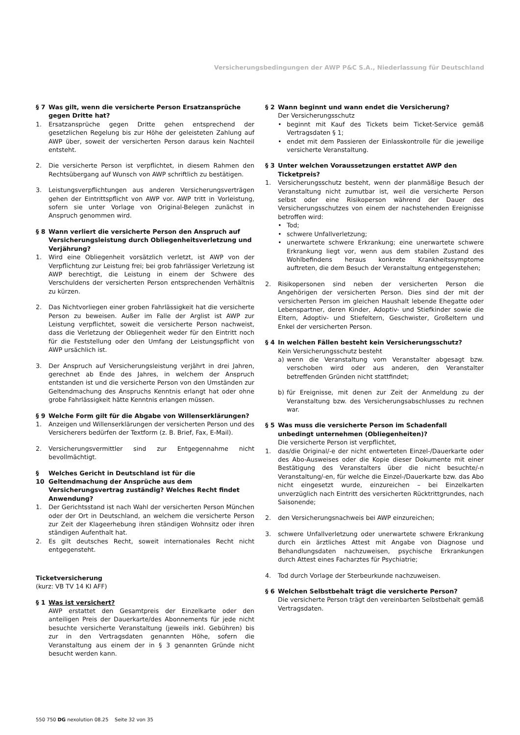Versicherungsbedingungen der AWP P&C S.A., Niederlassung für Deutschland
§ 7 Was gilt, wenn die versicherte Person Ersatzansprüche gegen Dritte hat?
1. Ersatzansprüche gegen Dritte gehen entsprechend der gesetzlichen Regelung bis zur Höhe der geleisteten Zahlung auf AWP über, soweit der versicherten Person daraus kein Nachteil entsteht.
2. Die versicherte Person ist verpflichtet, in diesem Rahmen den Rechtsübergang auf Wunsch von AWP schriftlich zu bestätigen.
3. Leistungsverpflichtungen aus anderen Versicherungsverträgen gehen der Eintrittspflicht von AWP vor. AWP tritt in Vorleistung, sofern sie unter Vorlage von Original-Belegen zunächst in Anspruch genommen wird.
§ 8 Wann verliert die versicherte Person den Anspruch auf Versicherungsleistung durch Obliegenheitsverletzung und Verjährung?
1. Wird eine Obliegenheit vorsätzlich verletzt, ist AWP von der Verpflichtung zur Leistung frei; bei grob fahrlässiger Verletzung ist AWP berechtigt, die Leistung in einem der Schwere des Verschuldens der versicherten Person entsprechenden Verhältnis zu kürzen.
2. Das Nichtvorliegen einer groben Fahrlässigkeit hat die versicherte Person zu beweisen. Außer im Falle der Arglist ist AWP zur Leistung verpflichtet, soweit die versicherte Person nachweist, dass die Verletzung der Obliegenheit weder für den Eintritt noch für die Feststellung oder den Umfang der Leistungspflicht von AWP ursächlich ist.
3. Der Anspruch auf Versicherungsleistung verjährt in drei Jahren, gerechnet ab Ende des Jahres, in welchem der Anspruch entstanden ist und die versicherte Person von den Umständen zur Geltendmachung des Anspruchs Kenntnis erlangt hat oder ohne grobe Fahrlässigkeit hätte Kenntnis erlangen müssen.
§ 9 Welche Form gilt für die Abgabe von Willenserklärungen?
1. Anzeigen und Willenserklärungen der versicherten Person und des Versicherers bedürfen der Textform (z. B. Brief, Fax, E-Mail).
2. Versicherungsvermittler sind zur Entgegennahme nicht bevollmächtigt.
§ 10 Welches Gericht in Deutschland ist für die Geltendmachung der Ansprüche aus dem Versicherungsvertrag zuständig? Welches Recht findet Anwendung?
1. Der Gerichtsstand ist nach Wahl der versicherten Person München oder der Ort in Deutschland, an welchem die versicherte Person zur Zeit der Klageerhebung ihren ständigen Wohnsitz oder ihren ständigen Aufenthalt hat.
2. Es gilt deutsches Recht, soweit internationales Recht nicht entgegensteht.
Ticketversicherung
(kurz: VB TV 14 KI AFF)
§ 1 Was ist versichert?
AWP erstattet den Gesamtpreis der Einzelkarte oder den anteiligen Preis der Dauerkarte/des Abonnements für jede nicht besuchte versicherte Veranstaltung (jeweils inkl. Gebühren) bis zur in den Vertragsdaten genannten Höhe, sofern die Veranstaltung aus einem der in § 3 genannten Gründe nicht besucht werden kann.
§ 2 Wann beginnt und wann endet die Versicherung?
Der Versicherungsschutz
• beginnt mit Kauf des Tickets beim Ticket-Service gemäß Vertragsdaten § 1;
• endet mit dem Passieren der Einlasskontrolle für die jeweilige versicherte Veranstaltung.
§ 3 Unter welchen Voraussetzungen erstattet AWP den Ticketpreis?
1. Versicherungsschutz besteht, wenn der planmäßige Besuch der Veranstaltung nicht zumutbar ist, weil die versicherte Person selbst oder eine Risikoperson während der Dauer des Versicherungsschutzes von einem der nachstehenden Ereignisse betroffen wird:
• Tod;
• schwere Unfallverletzung;
• unerwartete schwere Erkrankung; eine unerwartete schwere Erkrankung liegt vor, wenn aus dem stabilen Zustand des Wohlbefindens heraus konkrete Krankheitssymptome auftreten, die dem Besuch der Veranstaltung entgegenstehen;
2. Risikopersonen sind neben der versicherten Person die Angehörigen der versicherten Person. Dies sind der mit der versicherten Person im gleichen Haushalt lebende Ehegatte oder Lebenspartner, deren Kinder, Adoptiv- und Stiefkinder sowie die Eltern, Adoptiv- und Stiefeltern, Geschwister, Großeltern und Enkel der versicherten Person.
§ 4 In welchen Fällen besteht kein Versicherungsschutz?
Kein Versicherungsschutz besteht
a) wenn die Veranstaltung vom Veranstalter abgesagt bzw. verschoben wird oder aus anderen, den Veranstalter betreffenden Gründen nicht stattfindet;
b) für Ereignisse, mit denen zur Zeit der Anmeldung zu der Veranstaltung bzw. des Versicherungsabschlusses zu rechnen war.
§ 5 Was muss die versicherte Person im Schadenfall unbedingt unternehmen (Obliegenheiten)?
Die versicherte Person ist verpflichtet,
1. das/die Original/-e der nicht entwerteten Einzel-/Dauerkarte oder des Abo-Ausweises oder die Kopie dieser Dokumente mit einer Bestätigung des Veranstalters über die nicht besuchte/-n Veranstaltung/-en, für welche die Einzel-/Dauerkarte bzw. das Abo nicht eingesetzt wurde, einzureichen – bei Einzelkarten unverzüglich nach Eintritt des versicherten Rücktrittgrundes, nach Saisonende;
2. den Versicherungsnachweis bei AWP einzureichen;
3. schwere Unfallverletzung oder unerwartete schwere Erkrankung durch ein ärztliches Attest mit Angabe von Diagnose und Behandlungsdaten nachzuweisen, psychische Erkrankungen durch Attest eines Facharztes für Psychiatrie;
4. Tod durch Vorlage der Sterbeurkunde nachzuweisen.
§ 6 Welchen Selbstbehalt trägt die versicherte Person?
Die versicherte Person trägt den vereinbarten Selbstbehalt gemäß Vertragsdaten.
550 750 DG nexolution 08.25 Seite 32 von 35